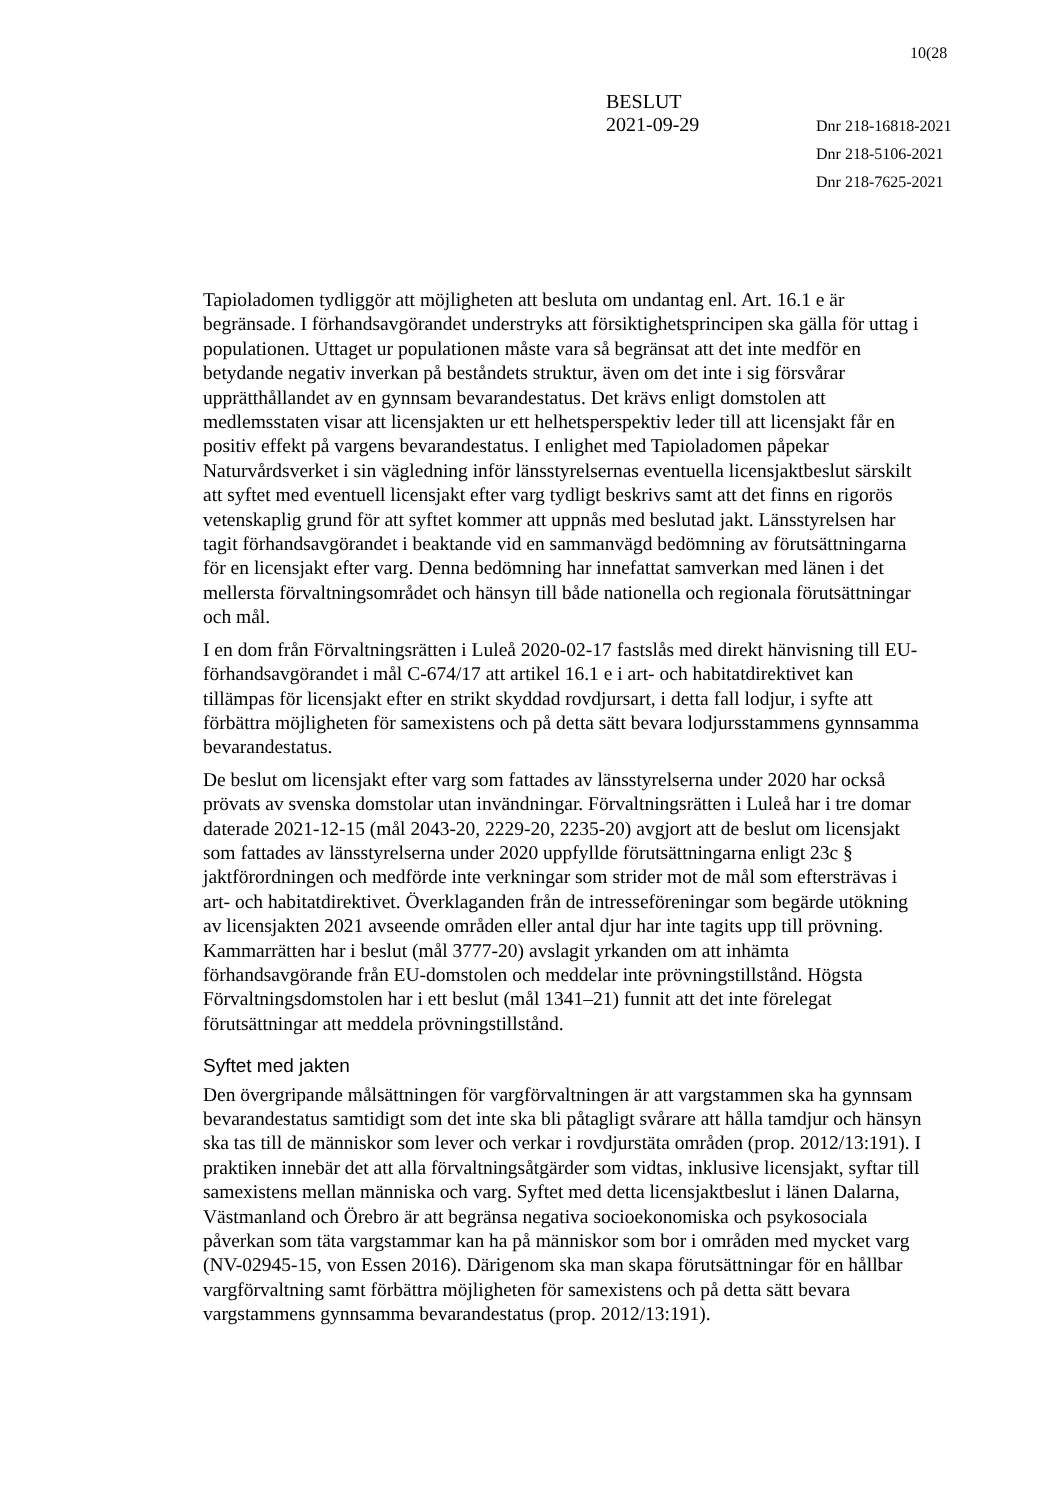10(28
BESLUT
2021-09-29
Dnr 218-16818-2021
Dnr 218-5106-2021
Dnr 218-7625-2021
Tapioladomen tydliggör att möjligheten att besluta om undantag enl. Art. 16.1 e är begränsade. I förhandsavgörandet understryks att försiktighetsprincipen ska gälla för uttag i populationen. Uttaget ur populationen måste vara så begränsat att det inte medför en betydande negativ inverkan på beståndets struktur, även om det inte i sig försvårar upprätthållandet av en gynnsam bevarandestatus. Det krävs enligt domstolen att medlemsstaten visar att licensjakten ur ett helhetsperspektiv leder till att licensjakt får en positiv effekt på vargens bevarandestatus. I enlighet med Tapioladomen påpekar Naturvårdsverket i sin vägledning inför länsstyrelsernas eventuella licensjaktbeslut särskilt att syftet med eventuell licensjakt efter varg tydligt beskrivs samt att det finns en rigorös vetenskaplig grund för att syftet kommer att uppnås med beslutad jakt. Länsstyrelsen har tagit förhandsavgörandet i beaktande vid en sammanvägd bedömning av förutsättningarna för en licensjakt efter varg. Denna bedömning har innefattat samverkan med länen i det mellersta förvaltningsområdet och hänsyn till både nationella och regionala förutsättningar och mål.
I en dom från Förvaltningsrätten i Luleå 2020-02-17 fastslås med direkt hänvisning till EU-förhandsavgörandet i mål C-674/17 att artikel 16.1 e i art- och habitatdirektivet kan tillämpas för licensjakt efter en strikt skyddad rovdjursart, i detta fall lodjur, i syfte att förbättra möjligheten för samexistens och på detta sätt bevara lodjursstammens gynnsamma bevarandestatus.
De beslut om licensjakt efter varg som fattades av länsstyrelserna under 2020 har också prövats av svenska domstolar utan invändningar. Förvaltningsrätten i Luleå har i tre domar daterade 2021-12-15 (mål 2043-20, 2229-20, 2235-20) avgjort att de beslut om licensjakt som fattades av länsstyrelserna under 2020 uppfyllde förutsättningarna enligt 23c § jaktförordningen och medförde inte verkningar som strider mot de mål som eftersträvas i art- och habitatdirektivet. Överklaganden från de intresseföreningar som begärde utökning av licensjakten 2021 avseende områden eller antal djur har inte tagits upp till prövning. Kammarrätten har i beslut (mål 3777-20) avslagit yrkanden om att inhämta förhandsavgörande från EU-domstolen och meddelar inte prövningstillstånd. Högsta Förvaltningsdomstolen har i ett beslut (mål 1341–21) funnit att det inte förelegat förutsättningar att meddela prövningstillstånd.
Syftet med jakten
Den övergripande målsättningen för vargförvaltningen är att vargstammen ska ha gynnsam bevarandestatus samtidigt som det inte ska bli påtagligt svårare att hålla tamdjur och hänsyn ska tas till de människor som lever och verkar i rovdjurstäta områden (prop. 2012/13:191). I praktiken innebär det att alla förvaltningsåtgärder som vidtas, inklusive licensjakt, syftar till samexistens mellan människa och varg. Syftet med detta licensjaktbeslut i länen Dalarna, Västmanland och Örebro är att begränsa negativa socioekonomiska och psykosociala påverkan som täta vargstammar kan ha på människor som bor i områden med mycket varg (NV-02945-15, von Essen 2016). Därigenom ska man skapa förutsättningar för en hållbar vargförvaltning samt förbättra möjligheten för samexistens och på detta sätt bevara vargstammens gynnsamma bevarandestatus (prop. 2012/13:191).